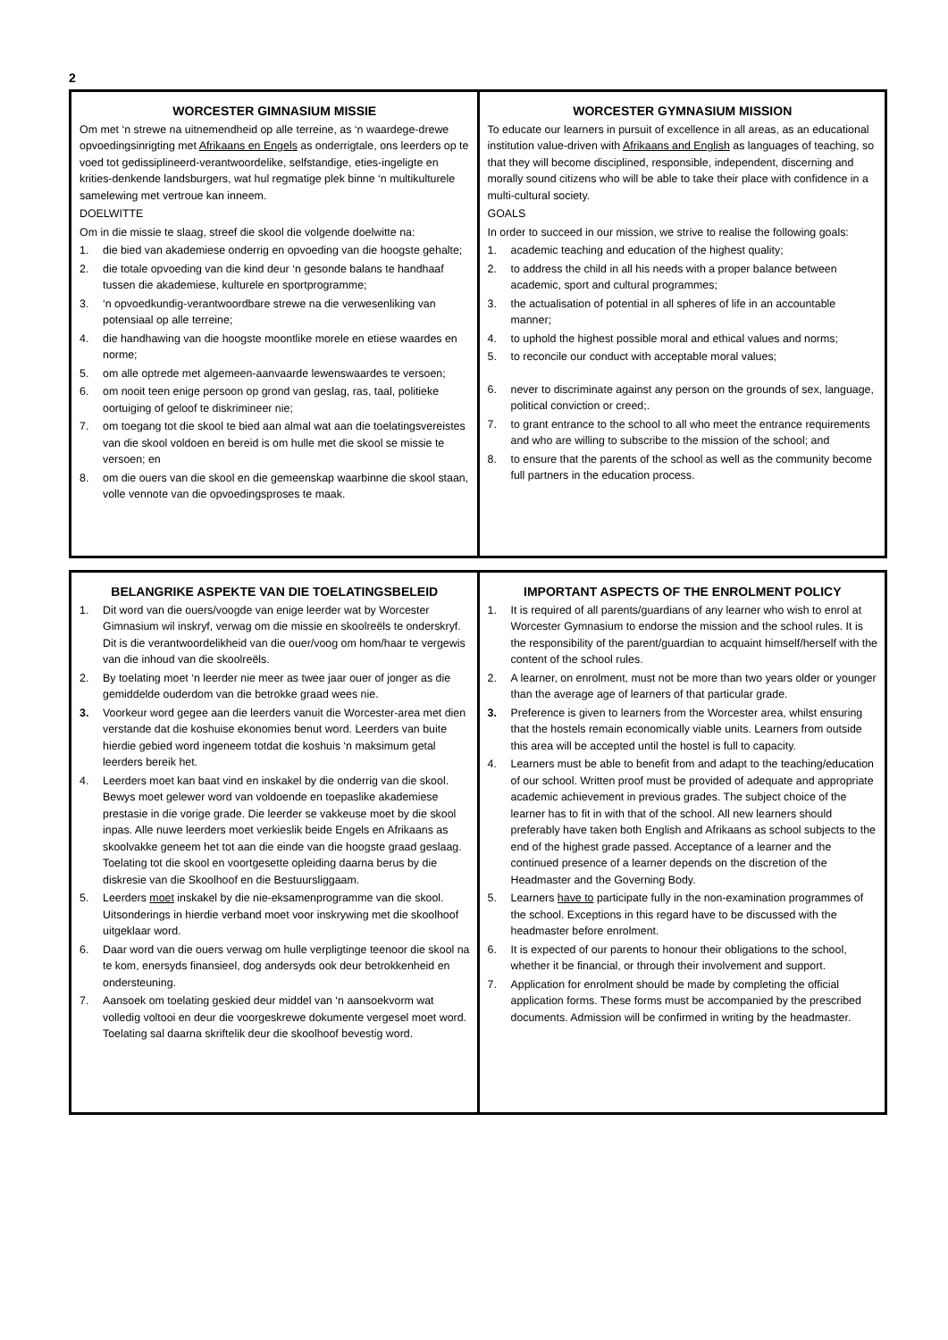2
| WORCESTER GIMNASIUM MISSIE Om met ‘n strewe na uitnemendheid op alle terreine, as ‘n waardege-drewe opvoedingsinrigting met Afrikaans en Engels as onderrigtale, ons leerders op te voed tot gedissiplineerd-verantwoordelike, selfstandige, eties-ingeligte en krities-denkende landsburgers, wat hul regmatige plek binne ‘n multikulturele samelewing met vertroue kan inneem. DOELWITTE Om in die missie te slaag, streef die skool die volgende doelwitte na: 1. die bied van akademiese onderrig en opvoeding van die hoogste gehalte; 2. die totale opvoeding van die kind deur ‘n gesonde balans te handhaaf tussen die akademiese, kulturele en sportprogramme; 3. ‘n opvoedkundig-verantwoordbare strewe na die verwesenliking van potensiaal op alle terreine; 4. die handhawing van die hoogste moontlike morele en etiese waardes en norme; 5. om alle optrede met algemeen-aanvaarde lewenswaardes te versoen; 6. om nooit teen enige persoon op grond van geslag, ras, taal, politieke oortuiging of geloof te diskrimineer nie; 7. om toegang tot die skool te bied aan almal wat aan die toelatingsvereistes van die skool voldoen en bereid is om hulle met die skool se missie te versoen; en 8. om die ouers van die skool en die gemeenskap waarbinne die skool staan, volle vennote van die opvoedingsproses te maak. | WORCESTER GYMNASIUM MISSION To educate our learners in pursuit of excellence in all areas, as an educational institution value-driven with Afrikaans and English as languages of teaching, so that they will become disciplined, responsible, independent, discerning and morally sound citizens who will be able to take their place with confidence in a multi-cultural society. GOALS In order to succeed in our mission, we strive to realise the following goals: 1. academic teaching and education of the highest quality; 2. to address the child in all his needs with a proper balance between academic, sport and cultural programmes; 3. the actualisation of potential in all spheres of life in an accountable manner; 4. to uphold the highest possible moral and ethical values and norms; 5. to reconcile our conduct with acceptable moral values; 6. never to discriminate against any person on the grounds of sex, language, political conviction or creed;. 7. to grant entrance to the school to all who meet the entrance requirements and who are willing to subscribe to the mission of the school; and 8. to ensure that the parents of the school as well as the community become full partners in the education process. |
| BELANGRIKE ASPEKTE VAN DIE TOELATINGSBELEID 1. Dit word van die ouers/voogde van enige leerder wat by Worcester Gimnasium wil inskryf, verwag om die missie en skoolreëls te onderskryf. Dit is die verantwoordelikheid van die ouer/voog om hom/haar te vergewis van die inhoud van die skoolreëls. 2. By toelating moet ‘n leerder nie meer as twee jaar ouer of jonger as die gemiddelde ouderdom van die betrokke graad wees nie. 3. Voorkeur word gegee aan die leerders vanuit die Worcester-area met dien verstande dat die koshuise ekonomies benut word. Leerders van buite hierdie gebied word ingeneem totdat die koshuis ‘n maksimum getal leerders bereik het. 4. Leerders moet kan baat vind en inskakel by die onderrig van die skool. Bewys moet gelewer word van voldoende en toepaslike akademiese prestasie in die vorige grade. Die leerder se vakkeuse moet by die skool inpas. Alle nuwe leerders moet verkieslik beide Engels en Afrikaans as skoolvakke geneem het tot aan die einde van die hoogste graad geslaag. Toelating tot die skool en voortgesette opleiding daarna berus by die diskresie van die Skoolhoof en die Bestuursliggaam. 5. Leerders moet inskakel by die nie-eksamenprogramme van die skool. Uitsonderings in hierdie verband moet voor inskrywing met die skoolhoof uitgeklaar word. 6. Daar word van die ouers verwag om hulle verpligtinge teenoor die skool na te kom, enersyds finansieel, dog andersyds ook deur betrokkenheid en ondersteuning. 7. Aansoek om toelating geskied deur middel van ‘n aansoekvorm wat volledig voltooi en deur die voorgeskrewe dokumente vergesel moet word. Toelating sal daarna skriftelik deur die skoolhoof bevestig word. | IMPORTANT ASPECTS OF THE ENROLMENT POLICY 1. It is required of all parents/guardians of any learner who wish to enrol at Worcester Gymnasium to endorse the mission and the school rules. It is the responsibility of the parent/guardian to acquaint himself/herself with the content of the school rules. 2. A learner, on enrolment, must not be more than two years older or younger than the average age of learners of that particular grade. 3. Preference is given to learners from the Worcester area, whilst ensuring that the hostels remain economically viable units. Learners from outside this area will be accepted until the hostel is full to capacity. 4. Learners must be able to benefit from and adapt to the teaching/education of our school. Written proof must be provided of adequate and appropriate academic achievement in previous grades. The subject choice of the learner has to fit in with that of the school. All new learners should preferably have taken both English and Afrikaans as school subjects to the end of the highest grade passed. Acceptance of a learner and the continued presence of a learner depends on the discretion of the Headmaster and the Governing Body. 5. Learners have to participate fully in the non-examination programmes of the school. Exceptions in this regard have to be discussed with the headmaster before enrolment. 6. It is expected of our parents to honour their obligations to the school, whether it be financial, or through their involvement and support. 7. Application for enrolment should be made by completing the official application forms. These forms must be accompanied by the prescribed documents. Admission will be confirmed in writing by the headmaster. |